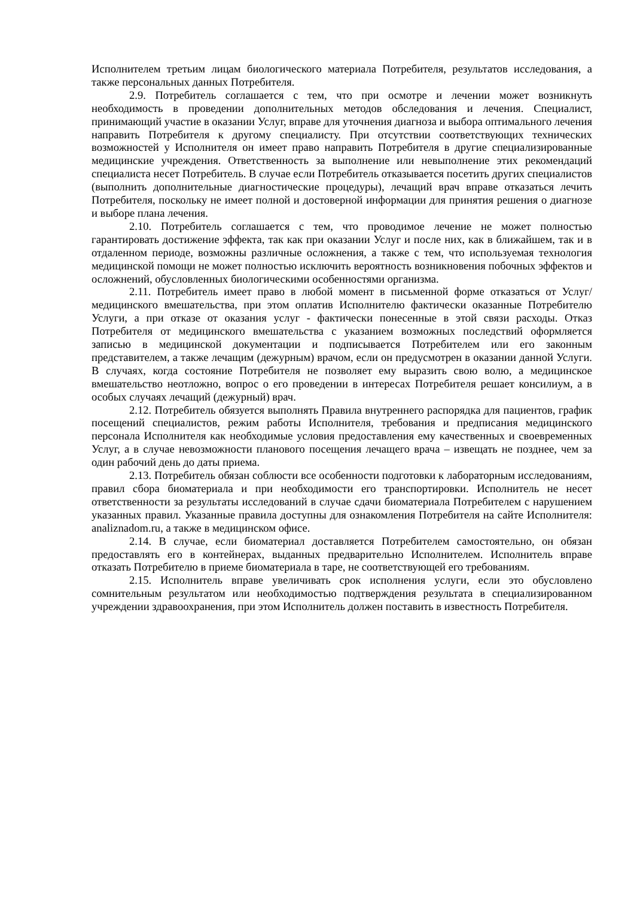Исполнителем третьим лицам биологического материала Потребителя, результатов исследования, а также персональных данных Потребителя.
2.9. Потребитель соглашается с тем, что при осмотре и лечении может возникнуть необходимость в проведении дополнительных методов обследования и лечения. Специалист, принимающий участие в оказании Услуг, вправе для уточнения диагноза и выбора оптимального лечения направить Потребителя к другому специалисту. При отсутствии соответствующих технических возможностей у Исполнителя он имеет право направить Потребителя в другие специализированные медицинские учреждения. Ответственность за выполнение или невыполнение этих рекомендаций специалиста несет Потребитель. В случае если Потребитель отказывается посетить других специалистов (выполнить дополнительные диагностические процедуры), лечащий врач вправе отказаться лечить Потребителя, поскольку не имеет полной и достоверной информации для принятия решения о диагнозе и выборе плана лечения.
2.10. Потребитель соглашается с тем, что проводимое лечение не может полностью гарантировать достижение эффекта, так как при оказании Услуг и после них, как в ближайшем, так и в отдаленном периоде, возможны различные осложнения, а также с тем, что используемая технология медицинской помощи не может полностью исключить вероятность возникновения побочных эффектов и осложнений, обусловленных биологическими особенностями организма.
2.11. Потребитель имеет право в любой момент в письменной форме отказаться от Услуг/медицинского вмешательства, при этом оплатив Исполнителю фактически оказанные Потребителю Услуги, а при отказе от оказания услуг - фактически понесенные в этой связи расходы. Отказ Потребителя от медицинского вмешательства с указанием возможных последствий оформляется записью в медицинской документации и подписывается Потребителем или его законным представителем, а также лечащим (дежурным) врачом, если он предусмотрен в оказании данной Услуги. В случаях, когда состояние Потребителя не позволяет ему выразить свою волю, а медицинское вмешательство неотложно, вопрос о его проведении в интересах Потребителя решает консилиум, а в особых случаях лечащий (дежурный) врач.
2.12. Потребитель обязуется выполнять Правила внутреннего распорядка для пациентов, график посещений специалистов, режим работы Исполнителя, требования и предписания медицинского персонала Исполнителя как необходимые условия предоставления ему качественных и своевременных Услуг, а в случае невозможности планового посещения лечащего врача – извещать не позднее, чем за один рабочий день до даты приема.
2.13. Потребитель обязан соблюсти все особенности подготовки к лабораторным исследованиям, правил сбора биоматериала и при необходимости его транспортировки. Исполнитель не несет ответственности за результаты исследований в случае сдачи биоматериала Потребителем с нарушением указанных правил. Указанные правила доступны для ознакомления Потребителя на сайте Исполнителя: analiznadom.ru, а также в медицинском офисе.
2.14. В случае, если биоматериал доставляется Потребителем самостоятельно, он обязан предоставлять его в контейнерах, выданных предварительно Исполнителем. Исполнитель вправе отказать Потребителю в приеме биоматериала в таре, не соответствующей его требованиям.
2.15. Исполнитель вправе увеличивать срок исполнения услуги, если это обусловлено сомнительным результатом или необходимостью подтверждения результата в специализированном учреждении здравоохранения, при этом Исполнитель должен поставить в известность Потребителя.